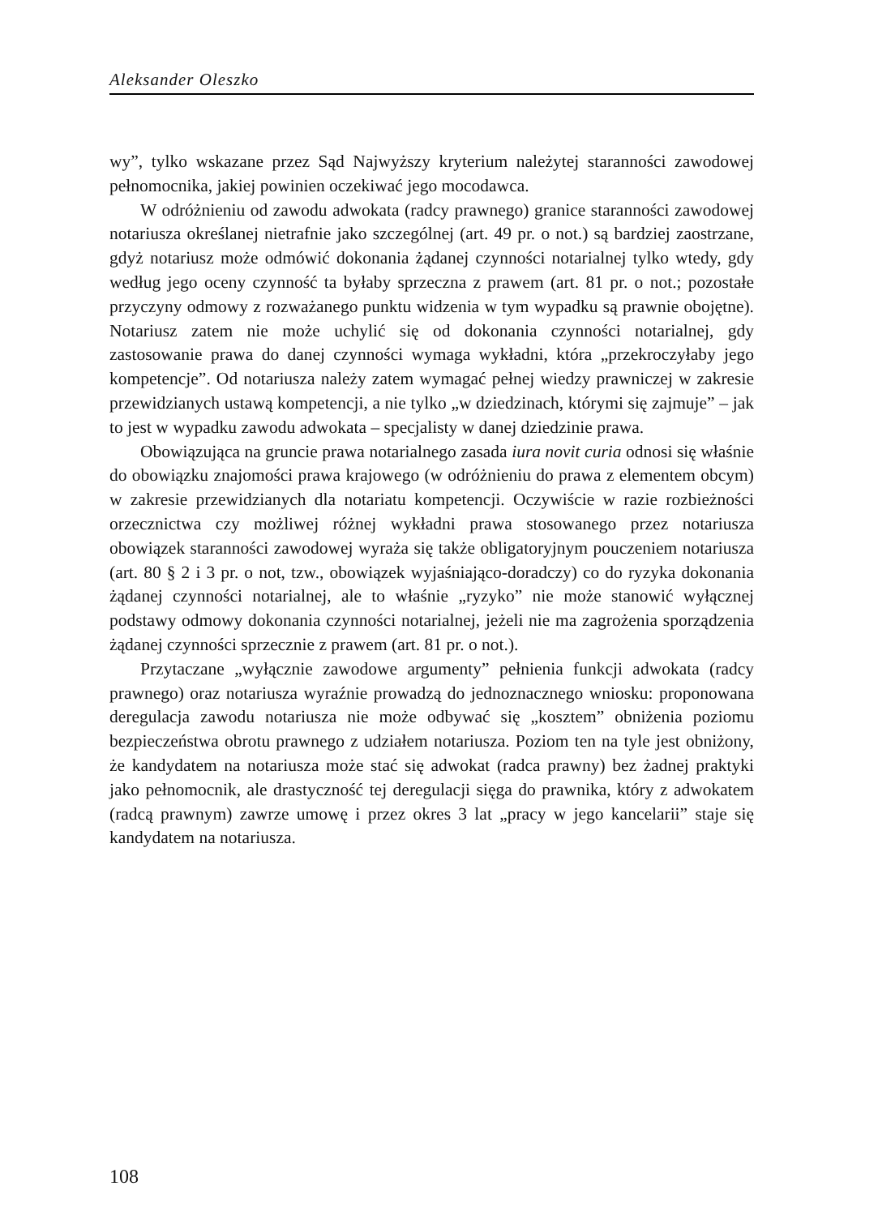Aleksander Oleszko
wy”, tylko wskazane przez Sąd Najwyższy kryterium należytej staranności zawodowej pełnomocnika, jakiej powinien oczekiwać jego mocodawca.
W odróżnieniu od zawodu adwokata (radcy prawnego) granice staranności zawodowej notariusza określanej nietrafnie jako szczególnej (art. 49 pr. o not.) są bardziej zaostrzane, gdyż notariusz może odmówić dokonania żądanej czynności notarialnej tylko wtedy, gdy według jego oceny czynność ta byłaby sprzeczna z prawem (art. 81 pr. o not.; pozostałe przyczyny odmowy z rozważanego punktu widzenia w tym wypadku są prawnie obojętne). Notariusz zatem nie może uchylić się od dokonania czynności notarialnej, gdy zastosowanie prawa do danej czynności wymaga wykładni, która „przekroczyłaby jego kompetencje”. Od notariusza należy zatem wymagać pełnej wiedzy prawniczej w zakresie przewidzianych ustawą kompetencji, a nie tylko „w dziedzinach, którymi się zajmuje” – jak to jest w wypadku zawodu adwokata – specjalisty w danej dziedzinie prawa.
Obowiązująca na gruncie prawa notarialnego zasada iura novit curia odnosi się właśnie do obowiązku znajomości prawa krajowego (w odróżnieniu do prawa z elementem obcym) w zakresie przewidzianych dla notariatu kompetencji. Oczywiście w razie rozbieżności orzecznictwa czy możliwej różnej wykładni prawa stosowanego przez notariusza obowiązek staranności zawodowej wyraża się także obligatoryjnym pouczeniem notariusza (art. 80 § 2 i 3 pr. o not, tzw., obowiązek wyjaśniająco-doradczy) co do ryzyka dokonania żądanej czynności notarialnej, ale to właśnie „ryzyko” nie może stanowić wyłącznej podstawy odmowy dokonania czynności notarialnej, jeżeli nie ma zagrożenia sporządzenia żądanej czynności sprzecznie z prawem (art. 81 pr. o not.).
Przytaczane „wyłącznie zawodowe argumenty” pełnienia funkcji adwokata (radcy prawnego) oraz notariusza wyraźnie prowadzą do jednoznacznego wniosku: proponowana deregulacja zawodu notariusza nie może odbywać się „kosztem” obniżenia poziomu bezpieczeństwa obrotu prawnego z udziałem notariusza. Poziom ten na tyle jest obniżony, że kandydatem na notariusza może stać się adwokat (radca prawny) bez żadnej praktyki jako pełnomocnik, ale drastyczność tej deregulacji sięga do prawnika, który z adwokatem (radcą prawnym) zawrze umowę i przez okres 3 lat „pracy w jego kancelarii” staje się kandydatem na notariusza.
108